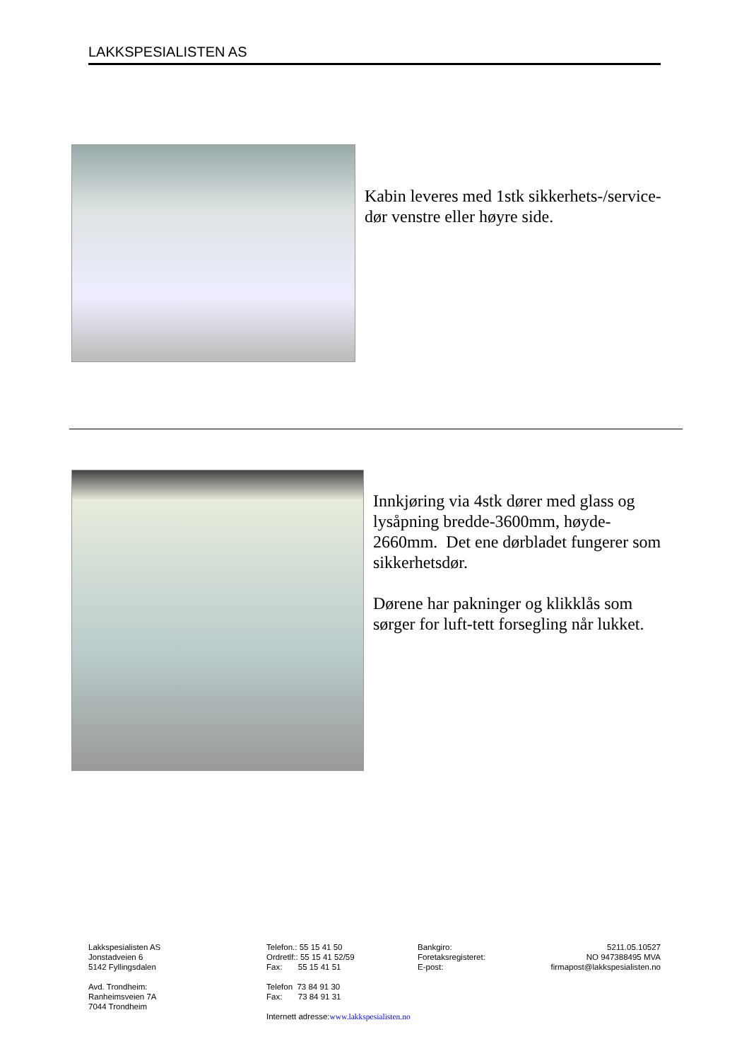LAKKSPESIALISTEN AS
Kabin leveres med 1stk sikkerhets-/service-dør venstre eller høyre side.
Innkjøring via 4stk dører med glass og lysåpning bredde-3600mm, høyde-2660mm. Det ene dørbladet fungerer som sikkerhetsdør.
Dørene har pakninger og klikklås som sørger for luft-tett forsegling når lukket.
Lakkspesialisten AS
Jonstadveien 6
5142 Fyllingsdalen
Avd. Trondheim:
Ranheimsveien 7A
7044 Trondheim
Telefon.: 55 15 41 50
Ordretlf:: 55 15 41 52/59
Fax: 55 15 41 51
Telefon 73 84 91 30
Fax: 73 84 91 31
Internett adresse:www.lakkspesialisten.no
Bankgiro:
Foretaksregisteret:
E-post:
5211.05.10527
NO 947388495 MVA
firmapost@lakkspesialisten.no